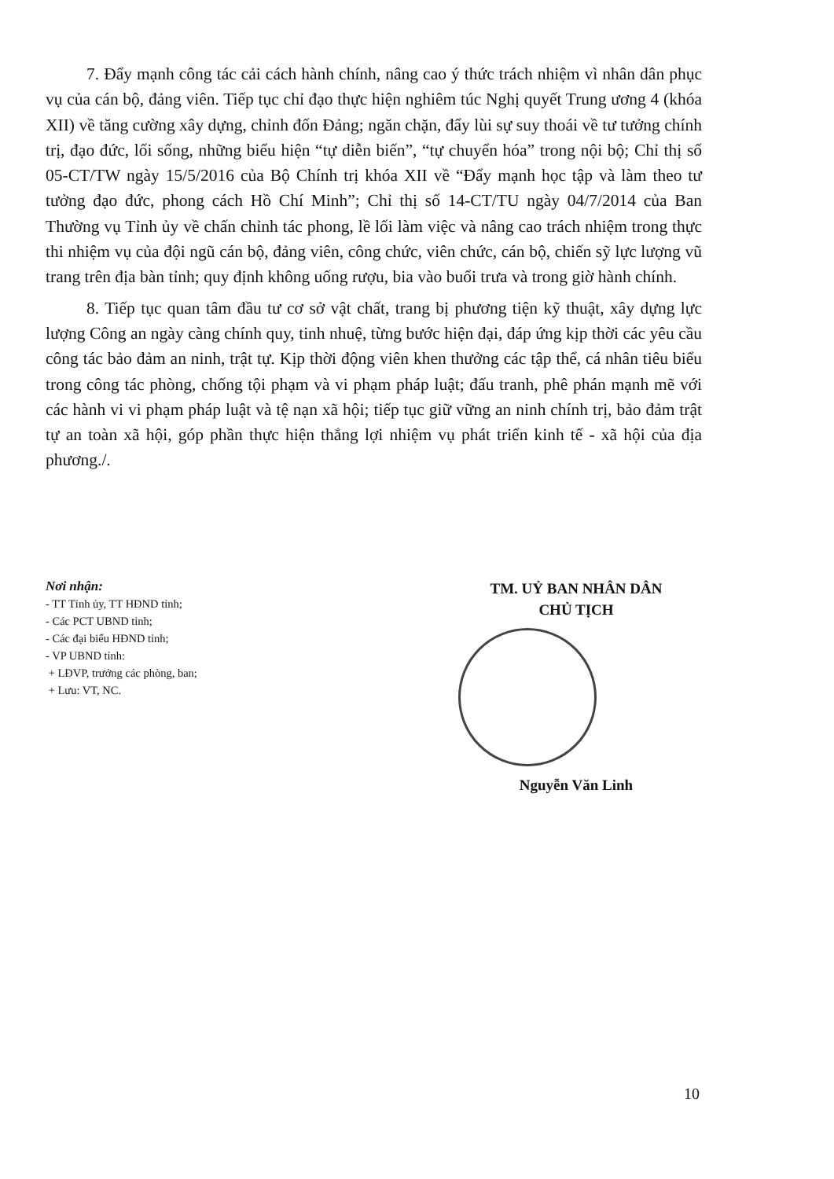7. Đẩy mạnh công tác cải cách hành chính, nâng cao ý thức trách nhiệm vì nhân dân phục vụ của cán bộ, đảng viên. Tiếp tục chỉ đạo thực hiện nghiêm túc Nghị quyết Trung ương 4 (khóa XII) về tăng cường xây dựng, chỉnh đốn Đảng; ngăn chặn, đẩy lùi sự suy thoái về tư tưởng chính trị, đạo đức, lối sống, những biểu hiện “tự diễn biến”, “tự chuyển hóa” trong nội bộ; Chỉ thị số 05-CT/TW ngày 15/5/2016 của Bộ Chính trị khóa XII về “Đẩy mạnh học tập và làm theo tư tưởng đạo đức, phong cách Hồ Chí Minh”; Chỉ thị số 14-CT/TU ngày 04/7/2014 của Ban Thường vụ Tỉnh ủy về chấn chỉnh tác phong, lề lối làm việc và nâng cao trách nhiệm trong thực thi nhiệm vụ của đội ngũ cán bộ, đảng viên, công chức, viên chức, cán bộ, chiến sỹ lực lượng vũ trang trên địa bàn tỉnh; quy định không uống rượu, bia vào buổi trưa và trong giờ hành chính.
8. Tiếp tục quan tâm đầu tư cơ sở vật chất, trang bị phương tiện kỹ thuật, xây dựng lực lượng Công an ngày càng chính quy, tinh nhuệ, từng bước hiện đại, đáp ứng kịp thời các yêu cầu công tác bảo đảm an ninh, trật tự. Kịp thời động viên khen thưởng các tập thể, cá nhân tiêu biểu trong công tác phòng, chống tội phạm và vi phạm pháp luật; đấu tranh, phê phán mạnh mẽ với các hành vi vi phạm pháp luật và tệ nạn xã hội; tiếp tục giữ vững an ninh chính trị, bảo đảm trật tự an toàn xã hội, góp phần thực hiện thắng lợi nhiệm vụ phát triển kinh tế - xã hội của địa phương./.
Nơi nhận:
- TT Tỉnh ủy, TT HĐND tỉnh;
- Các PCT UBND tỉnh;
- Các đại biểu HĐND tỉnh;
- VP UBND tỉnh:
+ LĐVP, trưởng các phòng, ban;
+ Lưu: VT, NC.
TM. UỶ BAN NHÂN DÂN
CHỦ TỊCH
Nguyễn Văn Linh
10